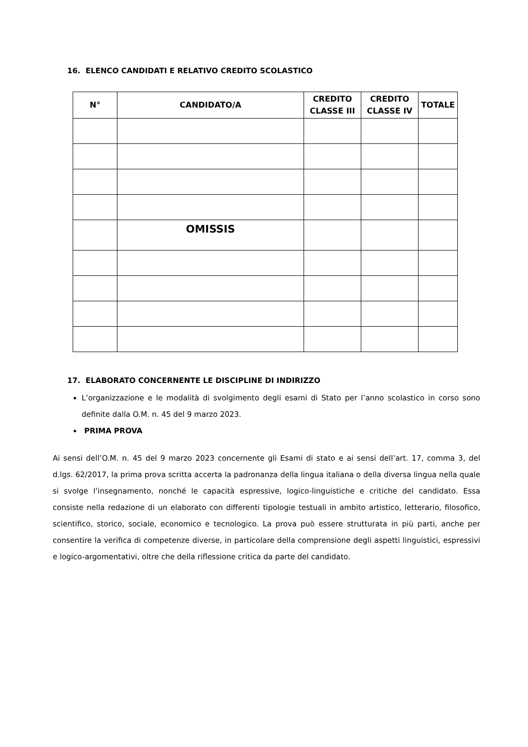16. ELENCO CANDIDATI E RELATIVO CREDITO SCOLASTICO
| N° | CANDIDATO/A | CREDITO CLASSE III | CREDITO CLASSE IV | TOTALE |
| --- | --- | --- | --- | --- |
| | OMISSIS | | | |
17. ELABORATO CONCERNENTE LE DISCIPLINE DI INDIRIZZO
L’organizzazione e le modalità di svolgimento degli esami di Stato per l’anno scolastico in corso sono definite dalla O.M. n. 45 del 9 marzo 2023.
PRIMA PROVA
Ai sensi dell’O.M. n. 45 del 9 marzo 2023 concernente gli Esami di stato e ai sensi dell’art. 17, comma 3, del d.lgs. 62/2017, la prima prova scritta accerta la padronanza della lingua italiana o della diversa lingua nella quale si svolge l’insegnamento, nonché le capacità espressive, logico-linguistiche e critiche del candidato. Essa consiste nella redazione di un elaborato con differenti tipologie testuali in ambito artistico, letterario, filosofico, scientifico, storico, sociale, economico e tecnologico. La prova può essere strutturata in più parti, anche per consentire la verifica di competenze diverse, in particolare della comprensione degli aspetti linguistici, espressivi e logico-argomentativi, oltre che della riflessione critica da parte del candidato.